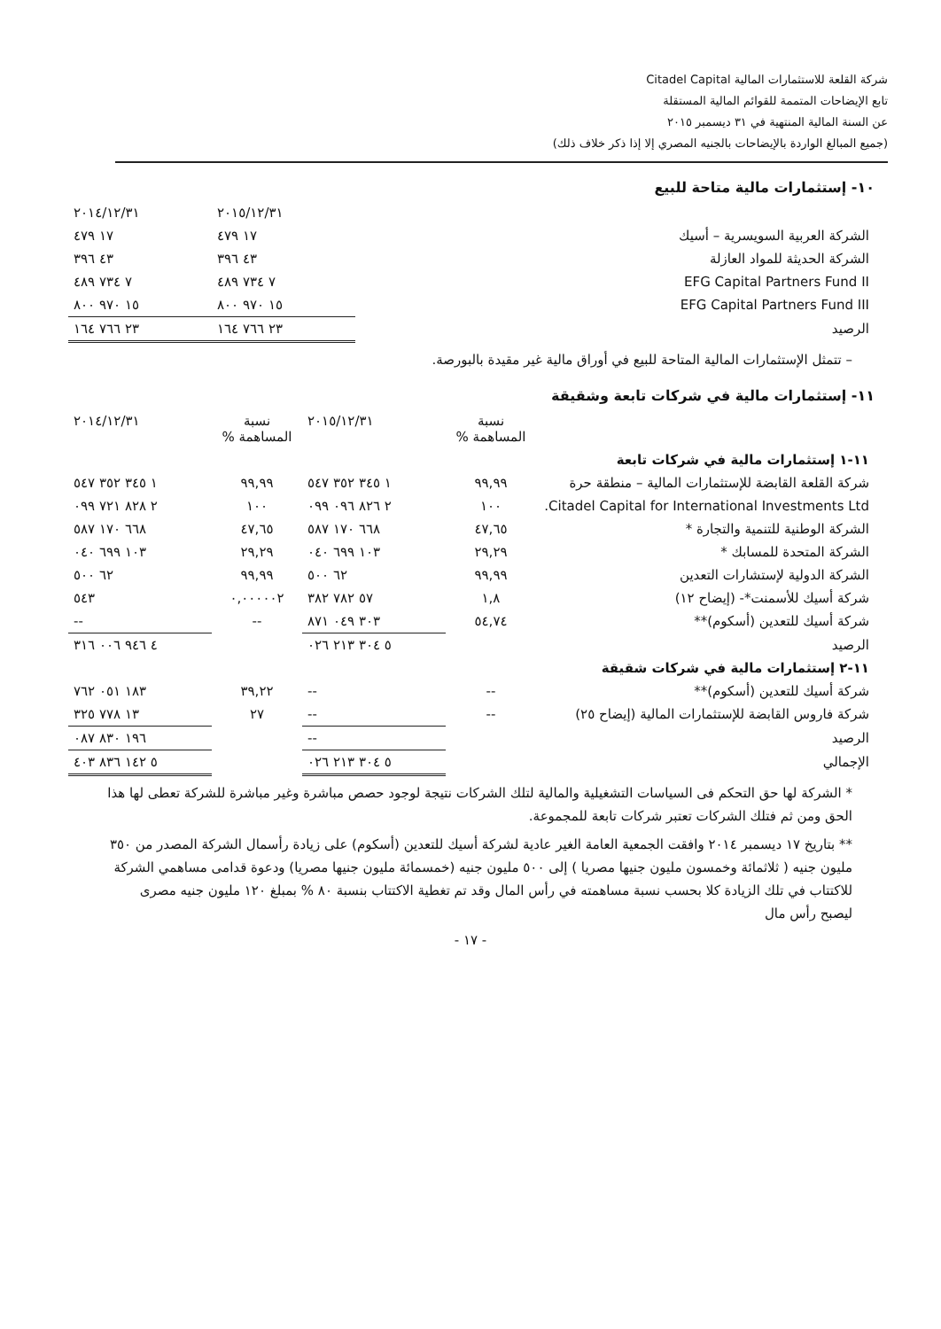شركة القلعة للاستثمارات المالية Citadel Capital
تابع الإيضاحات المتممة للقوائم المالية المستقلة
عن السنة المالية المنتهية في ٣١ ديسمبر ٢٠١٥
(جميع المبالغ الواردة بالإيضاحات بالجنيه المصري إلا إذا ذكر خلاف ذلك)
١٠- إستثمارات مالية متاحة للبيع
| | ٢٠١٥/١٢/٣١ | ٢٠١٤/١٢/٣١ |
| الشركة العربية السويسرية – أسيك | ١٧ ٤٧٩ | ١٧ ٤٧٩ |
| الشركة الحديثة للمواد العازلة | ٤٣ ٣٩٦ | ٤٣ ٣٩٦ |
| EFG Capital Partners Fund II | ٧ ٧٣٤ ٤٨٩ | ٧ ٧٣٤ ٤٨٩ |
| EFG Capital Partners Fund III | ١٥ ٩٧٠ ٨٠٠ | ١٥ ٩٧٠ ٨٠٠ |
| الرصيد | ٢٣ ٧٦٦ ١٦٤ | ٢٣ ٧٦٦ ١٦٤ |
– تتمثل الإستثمارات المالية المتاحة للبيع في أوراق مالية غير مقيدة بالبورصة.
١١- إستثمارات مالية في شركات تابعة وشقيقة
| | نسبة المساهمة % | ٢٠١٥/١٢/٣١ | نسبة المساهمة % | ٢٠١٤/١٢/٣١ |
| ١١-١ إستثمارات مالية في شركات تابعة | | | | |
| شركة القلعة القابضة للإستثمارات المالية – منطقة حرة | ٩٩,٩٩ | ١ ٣٤٥ ٣٥٢ ٥٤٧ | ٩٩,٩٩ | ١ ٣٤٥ ٣٥٢ ٥٤٧ |
| Citadel Capital for International Investments Ltd. | ١٠٠ | ٢ ٨٢٦ ٠٩٦ ٠٩٩ | ١٠٠ | ٢ ٨٢٨ ٧٢١ ٠٩٩ |
| الشركة الوطنية للتنمية والتجارة * | ٤٧,٦٥ | ٦٦٨ ١٧٠ ٥٨٧ | ٤٧,٦٥ | ٦٦٨ ١٧٠ ٥٨٧ |
| الشركة المتحدة للمسابك * | ٢٩,٢٩ | ١٠٣ ٦٩٩ ٠٤٠ | ٢٩,٢٩ | ١٠٣ ٦٩٩ ٠٤٠ |
| الشركة الدولية لإستشارات التعدين | ٩٩,٩٩ | ٦٢ ٥٠٠ | ٩٩,٩٩ | ٦٢ ٥٠٠ |
| شركة أسيك للأسمنت*- (إيضاح ١٢) | ١,٨ | ٥٧ ٧٨٢ ٣٨٢ | ٠,٠٠٠٠٠٢ | ٥٤٣ |
| شركة أسيك للتعدين (أسكوم)** | ٥٤,٧٤ | ٣٠٣ ٠٤٩ ٨٧١ | -- | -- |
| الرصيد | | ٥ ٣٠٤ ٢١٣ ٠٢٦ | | ٤ ٩٤٦ ٠٠٦ ٣١٦ |
| ١١-٢ إستثمارات مالية في شركات شقيقة | | | | |
| شركة أسيك للتعدين (أسكوم)** | -- | -- | ٣٩,٢٢ | ١٨٣ ٠٥١ ٧٦٢ |
| شركة فاروس القابضة للإستثمارات المالية (إيضاح ٢٥) | -- | -- | ٢٧ | ١٣ ٧٧٨ ٣٢٥ |
| الرصيد | | -- | | ١٩٦ ٨٣٠ ٠٨٧ |
| الإجمالي | | ٥ ٣٠٤ ٢١٣ ٠٢٦ | | ٥ ١٤٢ ٨٣٦ ٤٠٣ |
* الشركة لها حق التحكم فى السياسات التشغيلية والمالية لتلك الشركات نتيجة لوجود حصص مباشرة وغير مباشرة للشركة تعطى لها هذا الحق ومن ثم فتلك الشركات تعتبر شركات تابعة للمجموعة.
** بتاريخ ١٧ ديسمبر ٢٠١٤ وافقت الجمعية العامة الغير عادية لشركة أسيك للتعدين (أسكوم) على زيادة رأسمال الشركة المصدر من ٣٥٠ مليون جنيه ( ثلاثمائة وخمسون مليون جنيها مصريا ) إلى ٥٠٠ مليون جنيه (خمسمائة مليون جنيها مصريا) ودعوة قدامى مساهمي الشركة للاكتتاب في تلك الزيادة كلا بحسب نسبة مساهمته في رأس المال وقد تم تغطية الاكتتاب بنسبة ٨٠ % بمبلغ ١٢٠ مليون جنيه مصرى ليصبح رأس مال
- ١٧ -